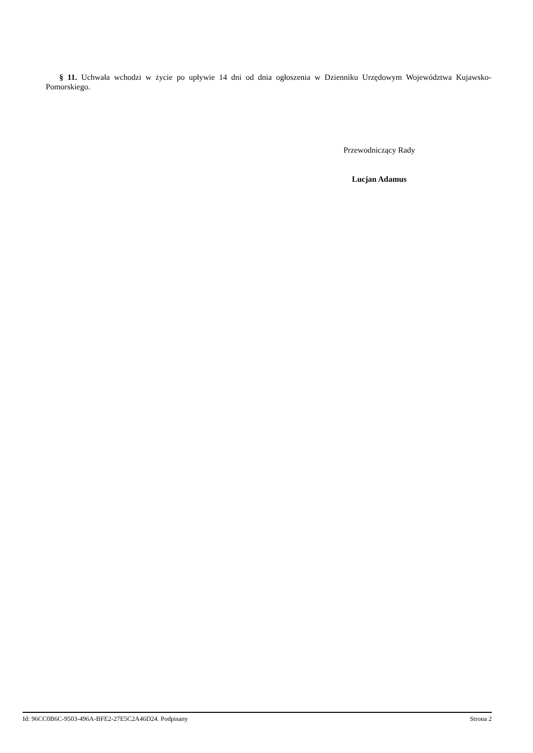§ 11. Uchwała wchodzi w życie po upływie 14 dni od dnia ogłoszenia w Dzienniku Urzędowym Województwa Kujawsko-Pomorskiego.
Przewodniczący Rady
Lucjan Adamus
Id: 96CC0B6C-9503-496A-BFE2-27E5C2A46D24. Podpisany Strona 2